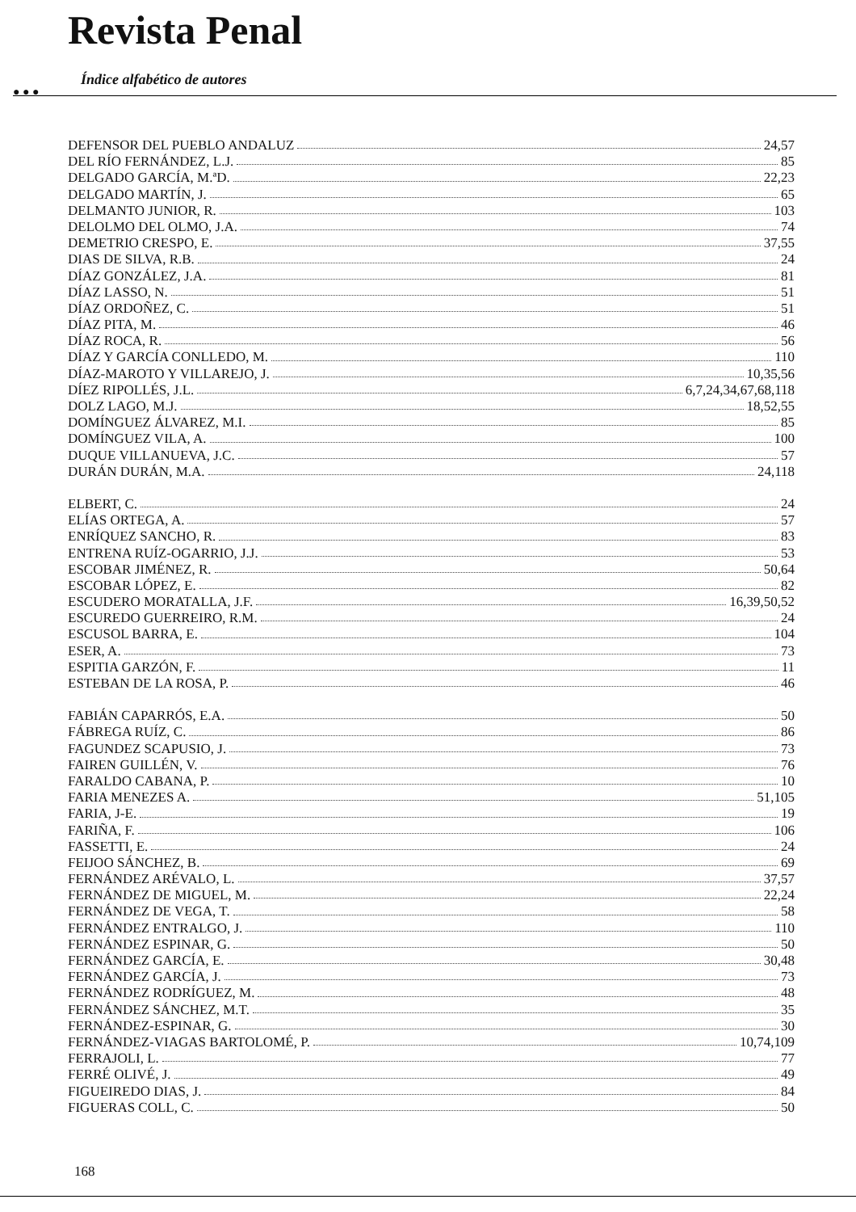Revista Penal
● ● ●
Índice alfabético de autores
DEFENSOR DEL PUEBLO ANDALUZ 24,57
DEL RÍO FERNÁNDEZ, L.J. 85
DELGADO GARCÍA, M.ªD. 22,23
DELGADO MARTÍN, J. 65
DELMANTO JUNIOR, R. 103
DELOLMO DEL OLMO, J.A. 74
DEMETRIO CRESPO, E. 37,55
DIAS DE SILVA, R.B. 24
DÍAZ GONZÁLEZ, J.A. 81
DÍAZ LASSO, N. 51
DÍAZ ORDOÑEZ, C. 51
DÍAZ PITA, M. 46
DÍAZ ROCA, R. 56
DÍAZ Y GARCÍA CONLLEDO, M. 110
DÍAZ-MAROTO Y VILLAREJO, J. 10,35,56
DÍEZ RIPOLLÉS, J.L. 6,7,24,34,67,68,118
DOLZ LAGO, M.J. 18,52,55
DOMÍNGUEZ ÁLVAREZ, M.I. 85
DOMÍNGUEZ VILA, A. 100
DUQUE VILLANUEVA, J.C. 57
DURÁN DURÁN, M.A. 24,118
ELBERT, C. 24
ELÍAS ORTEGA, A. 57
ENRÍQUEZ SANCHO, R. 83
ENTRENA RUÍZ-OGARRIO, J.J. 53
ESCOBAR JIMÉNEZ, R. 50,64
ESCOBAR LÓPEZ, E. 82
ESCUDERO MORATALLA, J.F. 16,39,50,52
ESCUREDO GUERREIRO, R.M. 24
ESCUSOL BARRA, E. 104
ESER, A. 73
ESPITIA GARZÓN, F. 11
ESTEBAN DE LA ROSA, P. 46
FABIÁN CAPARRÓS, E.A. 50
FÁBREGA RUÍZ, C. 86
FAGUNDEZ SCAPUSIO, J. 73
FAIREN GUILLÉN, V. 76
FARALDO CABANA, P. 10
FARIA MENEZES A. 51,105
FARIA, J-E. 19
FARIÑA, F. 106
FASSETTI, E. 24
FEIJOO SÁNCHEZ, B. 69
FERNÁNDEZ ARÉVALO, L. 37,57
FERNÁNDEZ DE MIGUEL, M. 22,24
FERNÁNDEZ DE VEGA, T. 58
FERNÁNDEZ ENTRALGO, J. 110
FERNÁNDEZ ESPINAR, G. 50
FERNÁNDEZ GARCÍA, E. 30,48
FERNÁNDEZ GARCÍA, J. 73
FERNÁNDEZ RODRÍGUEZ, M. 48
FERNÁNDEZ SÁNCHEZ, M.T. 35
FERNÁNDEZ-ESPINAR, G. 30
FERNÁNDEZ-VIAGAS BARTOLOMÉ, P. 10,74,109
FERRAJOLI, L. 77
FERRÉ OLIVÉ, J. 49
FIGUEIREDO DIAS, J. 84
FIGUERAS COLL, C. 50
168